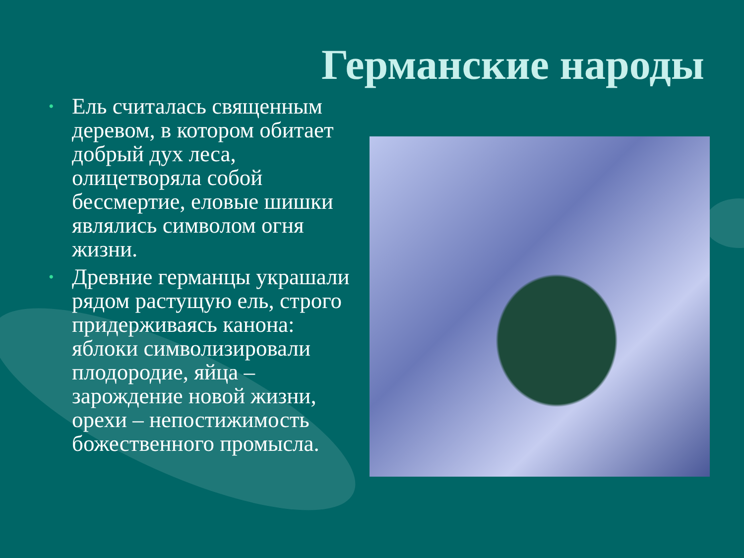Германские народы
• Ель считалась священным деревом, в котором обитает добрый дух леса, олицетворяла собой бессмертие, еловые шишки являлись символом огня жизни.
• Древние германцы украшали рядом растущую ель, строго придерживаясь канона: яблоки символизировали плодородие, яйца – зарождение новой жизни, орехи – непостижимость божественного промысла.